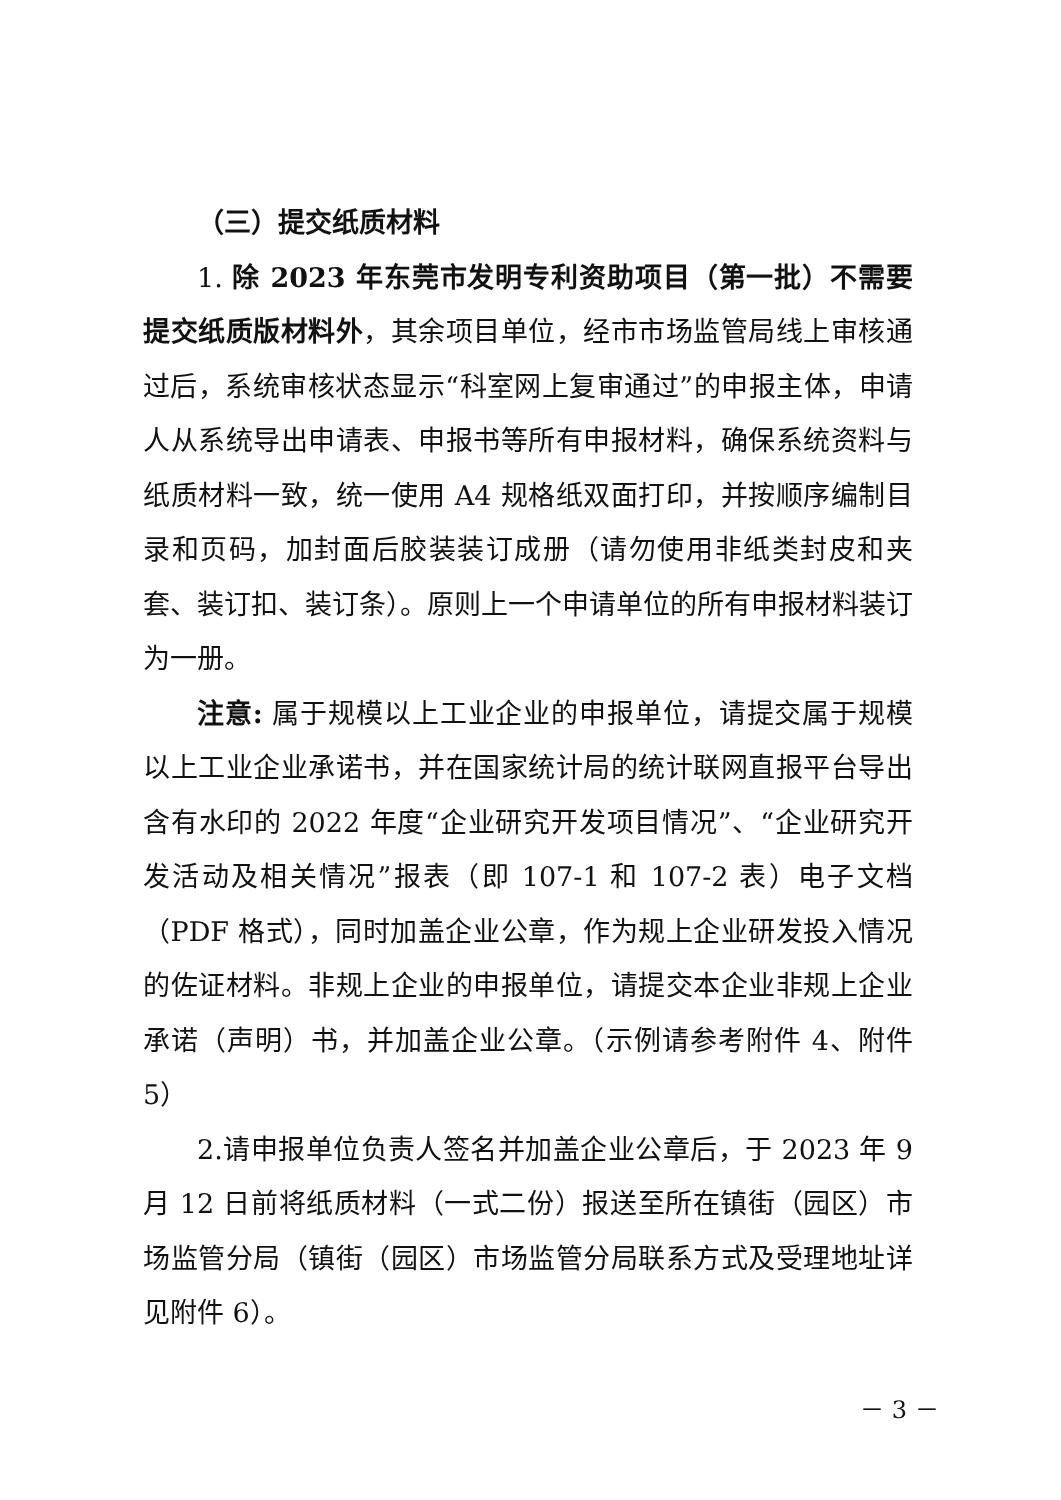（三）提交纸质材料
1. 除 2023 年东莞市发明专利资助项目（第一批）不需要提交纸质版材料外，其余项目单位，经市市场监管局线上审核通过后，系统审核状态显示“科室网上复审通过”的申报主体，申请人从系统导出申请表、申报书等所有申报材料，确保系统资料与纸质材料一致，统一使用 A4 规格纸双面打印，并按顺序编制目录和页码，加封面后胶装装订成册（请勿使用非纸类封皮和夹套、装订扣、装订条）。原则上一个申请单位的所有申报材料装订为一册。
注意: 属于规模以上工业企业的申报单位，请提交属于规模以上工业企业承诺书，并在国家统计局的统计联网直报平台导出含有水印的 2022 年度“企业研究开发项目情况”、“企业研究开发活动及相关情况”报表（即 107-1 和 107-2 表）电子文档（PDF 格式），同时加盖企业公章，作为规上企业研发投入情况的佐证材料。非规上企业的申报单位，请提交本企业非规上企业承诺（声明）书，并加盖企业公章。（示例请参考附件 4、附件 5）
2.请申报单位负责人签名并加盖企业公章后，于 2023 年 9 月 12 日前将纸质材料（一式二份）报送至所在镇街（园区）市场监管分局（镇街（园区）市场监管分局联系方式及受理地址详见附件 6）。
－ 3 －